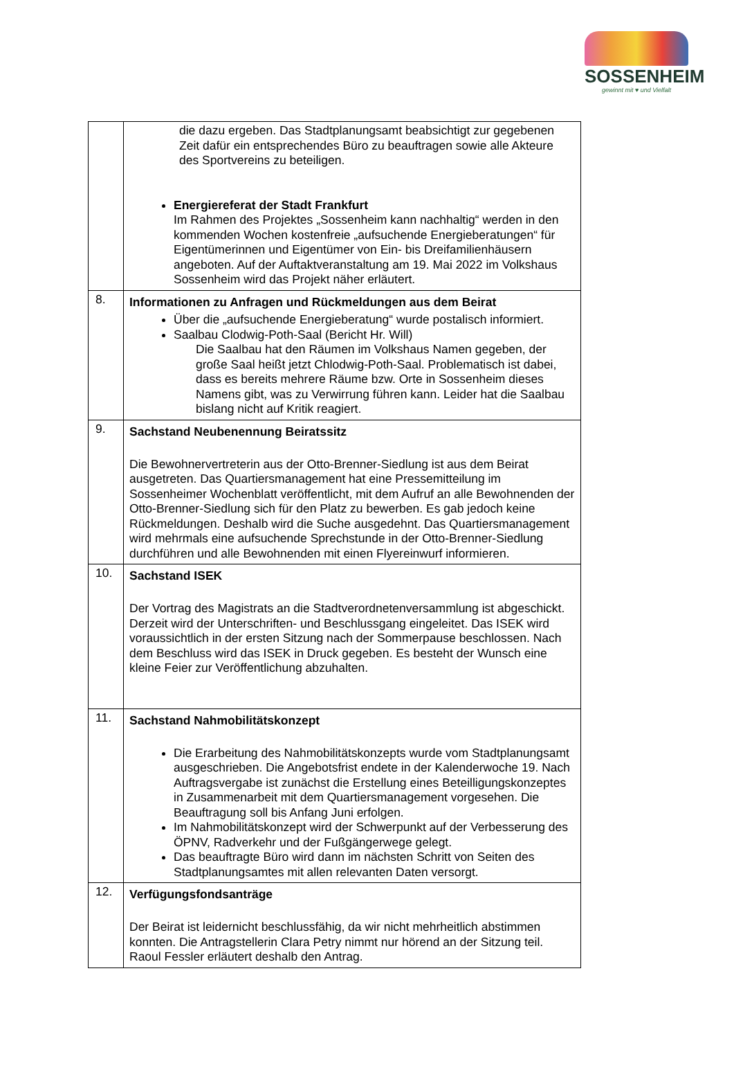SOSSENHEIM
gewinnt mit ♥ und Vielfalt
| | die dazu ergeben. Das Stadtplanungsamt beabsichtigt zur gegebenen Zeit dafür ein entsprechendes Büro zu beauftragen sowie alle Akteure des Sportvereins zu beteiligen. Energiereferat der Stadt Frankfurt Im Rahmen des Projektes „Sossenheim kann nachhaltig“ werden in den kommenden Wochen kostenfreie „aufsuchende Energieberatungen“ für Eigentümerinnen und Eigentümer von Ein- bis Dreifamilienhäusern angeboten. Auf der Auftaktveranstaltung am 19. Mai 2022 im Volkshaus Sossenheim wird das Projekt näher erläutert. |
| 8. | Informationen zu Anfragen und Rückmeldungen aus dem Beirat Über die „aufsuchende Energieberatung“ wurde postalisch informiert. Saalbau Clodwig-Poth-Saal (Bericht Hr. Will) Die Saalbau hat den Räumen im Volkshaus Namen gegeben, der große Saal heißt jetzt Chlodwig-Poth-Saal. Problematisch ist dabei, dass es bereits mehrere Räume bzw. Orte in Sossenheim dieses Namens gibt, was zu Verwirrung führen kann. Leider hat die Saalbau bislang nicht auf Kritik reagiert. |
| 9. | Sachstand Neubenennung Beiratssitz Die Bewohnervertreterin aus der Otto-Brenner-Siedlung ist aus dem Beirat ausgetreten. Das Quartiersmanagement hat eine Pressemitteilung im Sossenheimer Wochenblatt veröffentlicht, mit dem Aufruf an alle Bewohnenden der Otto-Brenner-Siedlung sich für den Platz zu bewerben. Es gab jedoch keine Rückmeldungen. Deshalb wird die Suche ausgedehnt. Das Quartiersmanagement wird mehrmals eine aufsuchende Sprechstunde in der Otto-Brenner-Siedlung durchführen und alle Bewohnenden mit einen Flyereinwurf informieren. |
| 10. | Sachstand ISEK Der Vortrag des Magistrats an die Stadtverordnetenversammlung ist abgeschickt. Derzeit wird der Unterschriften- und Beschlussgang eingeleitet. Das ISEK wird voraussichtlich in der ersten Sitzung nach der Sommerpause beschlossen. Nach dem Beschluss wird das ISEK in Druck gegeben. Es besteht der Wunsch eine kleine Feier zur Veröffentlichung abzuhalten. |
| 11. | Sachstand Nahmobilitätskonzept Die Erarbeitung des Nahmobilitätskonzepts wurde vom Stadtplanungsamt ausgeschrieben. Die Angebotsfrist endete in der Kalenderwoche 19. Nach Auftragsvergabe ist zunächst die Erstellung eines Beteilligungskonzeptes in Zusammenarbeit mit dem Quartiersmanagement vorgesehen. Die Beauftragung soll bis Anfang Juni erfolgen. Im Nahmobilitätskonzept wird der Schwerpunkt auf der Verbesserung des ÖPNV, Radverkehr und der Fußgängerwege gelegt. Das beauftragte Büro wird dann im nächsten Schritt von Seiten des Stadtplanungsamtes mit allen relevanten Daten versorgt. |
| 12. | Verfügungsfondsanträge Der Beirat ist leidernicht beschlussfähig, da wir nicht mehrheitlich abstimmen konnten. Die Antragstellerin Clara Petry nimmt nur hörend an der Sitzung teil. Raoul Fessler erläutert deshalb den Antrag. |